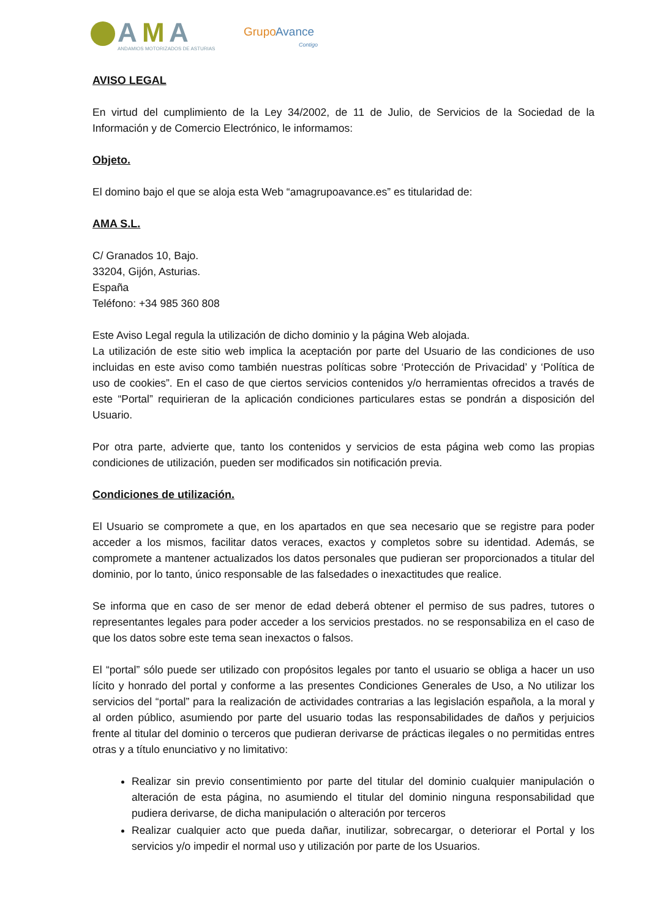A
M
A
ANDAMIOS MOTORIZADOS DE ASTURIAS
Grupo
Avance
Contigo
AVISO LEGAL
En virtud del cumplimiento de la Ley 34/2002, de 11 de Julio, de Servicios de la Sociedad de la Información y de Comercio Electrónico, le informamos:
Objeto.
El domino bajo el que se aloja esta Web “amagrupoavance.es” es titularidad de:
AMA S.L.
C/ Granados 10, Bajo.
33204, Gijón, Asturias.
España
Teléfono: +34 985 360 808
Este Aviso Legal regula la utilización de dicho dominio y la página Web alojada.
La utilización de este sitio web implica la aceptación por parte del Usuario de las condiciones de uso incluidas en este aviso como también nuestras políticas sobre ‘Protección de Privacidad’ y ‘Política de uso de cookies”. En el caso de que ciertos servicios contenidos y/o herramientas ofrecidos a través de este “Portal” requirieran de la aplicación condiciones particulares estas se pondrán a disposición del Usuario.
Por otra parte, advierte que, tanto los contenidos y servicios de esta página web como las propias condiciones de utilización, pueden ser modificados sin notificación previa.
Condiciones de utilización.
El Usuario se compromete a que, en los apartados en que sea necesario que se registre para poder acceder a los mismos, facilitar datos veraces, exactos y completos sobre su identidad. Además, se compromete a mantener actualizados los datos personales que pudieran ser proporcionados a titular del dominio, por lo tanto, único responsable de las falsedades o inexactitudes que realice.
Se informa que en caso de ser menor de edad deberá obtener el permiso de sus padres, tutores o representantes legales para poder acceder a los servicios prestados. no se responsabiliza en el caso de que los datos sobre este tema sean inexactos o falsos.
El “portal” sólo puede ser utilizado con propósitos legales por tanto el usuario se obliga a hacer un uso lícito y honrado del portal y conforme a las presentes Condiciones Generales de Uso, a No utilizar los servicios del “portal” para la realización de actividades contrarias a las legislación española, a la moral y al orden público, asumiendo por parte del usuario todas las responsabilidades de daños y perjuicios frente al titular del dominio o terceros que pudieran derivarse de prácticas ilegales o no permitidas entres otras y a título enunciativo y no limitativo:
Realizar sin previo consentimiento por parte del titular del dominio cualquier manipulación o alteración de esta página, no asumiendo el titular del dominio ninguna responsabilidad que pudiera derivarse, de dicha manipulación o alteración por terceros
Realizar cualquier acto que pueda dañar, inutilizar, sobrecargar, o deteriorar el Portal y los servicios y/o impedir el normal uso y utilización por parte de los Usuarios.